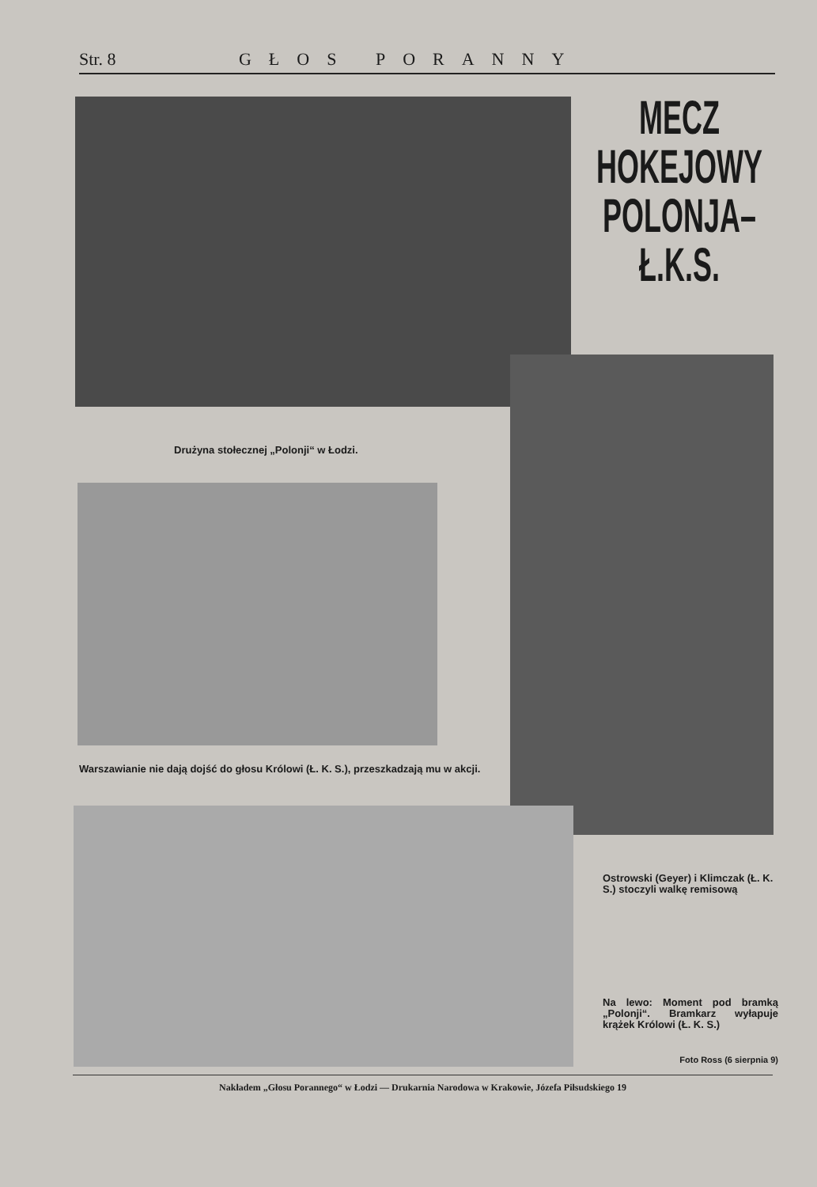Str. 8 GŁOS PORANNY
MECZ HOKEJOWY
POLONJA–Ł.K.S.
Drużyna stołecznej „Polonji“ w Łodzi.
Warszawianie nie dają dojść do głosu Królowi (Ł. K. S.), przeszkadzają mu w akcji.
Ostrowski (Geyer) i Klimczak (Ł. K. S.) stoczyli walkę remisową
Na lewo: Moment pod bramką „Polonji“. Bramkarz wyłapuje krążek Królowi (Ł. K. S.)
Foto Ross (6 sierpnia 9)
Nakładem „Głosu Porannego“ w Łodzi — Drukarnia Narodowa w Krakowie, Józefa Piłsudskiego 19